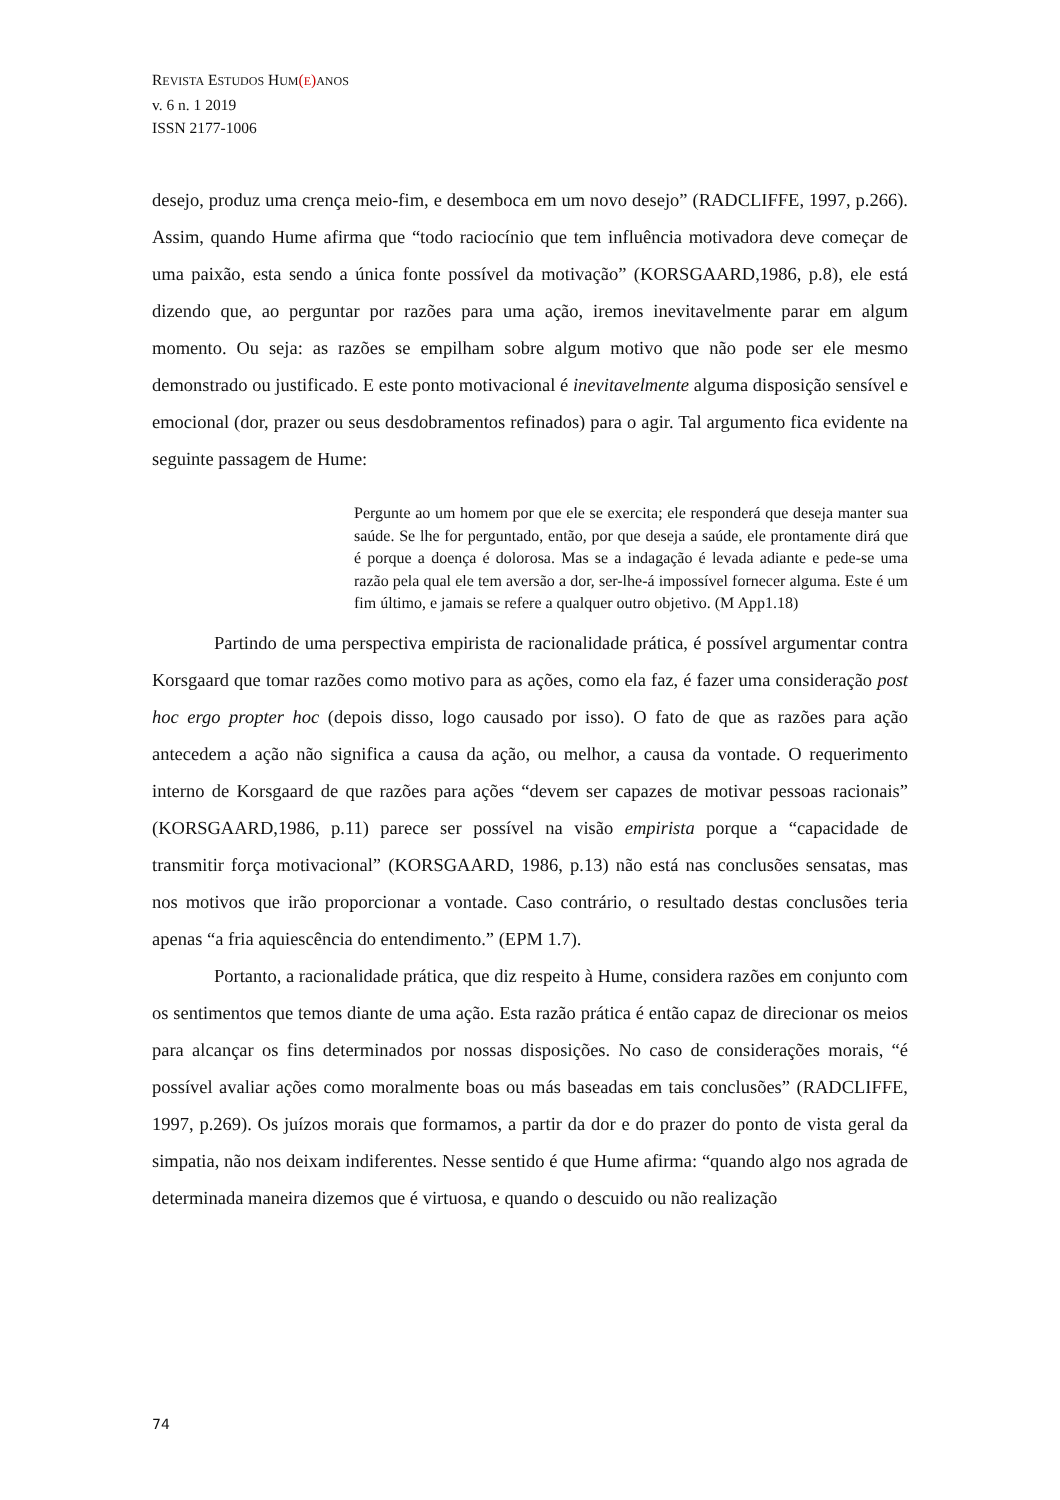REVISTA ESTUDOS HUM(E) ANOS
v. 6 n. 1 2019
ISSN 2177-1006
desejo, produz uma crença meio-fim, e desemboca em um novo desejo” (RADCLIFFE, 1997, p.266). Assim, quando Hume afirma que “todo raciocínio que tem influência motivadora deve começar de uma paixão, esta sendo a única fonte possível da motivação” (KORSGAARD,1986, p.8), ele está dizendo que, ao perguntar por razões para uma ação, iremos inevitavelmente parar em algum momento. Ou seja: as razões se empilham sobre algum motivo que não pode ser ele mesmo demonstrado ou justificado. E este ponto motivacional é inevitavelmente alguma disposição sensível e emocional (dor, prazer ou seus desdobramentos refinados) para o agir. Tal argumento fica evidente na seguinte passagem de Hume:
Pergunte ao um homem por que ele se exercita; ele responderá que deseja manter sua saúde. Se lhe for perguntado, então, por que deseja a saúde, ele prontamente dirá que é porque a doença é dolorosa. Mas se a indagação é levada adiante e pede-se uma razão pela qual ele tem aversão a dor, ser-lhe-á impossível fornecer alguma. Este é um fim último, e jamais se refere a qualquer outro objetivo. (M App1.18)
Partindo de uma perspectiva empirista de racionalidade prática, é possível argumentar contra Korsgaard que tomar razões como motivo para as ações, como ela faz, é fazer uma consideração post hoc ergo propter hoc (depois disso, logo causado por isso). O fato de que as razões para ação antecedem a ação não significa a causa da ação, ou melhor, a causa da vontade. O requerimento interno de Korsgaard de que razões para ações “devem ser capazes de motivar pessoas racionais” (KORSGAARD,1986, p.11) parece ser possível na visão empirista porque a “capacidade de transmitir força motivacional” (KORSGAARD, 1986, p.13) não está nas conclusões sensatas, mas nos motivos que irão proporcionar a vontade. Caso contrário, o resultado destas conclusões teria apenas “a fria aquiescência do entendimento.” (EPM 1.7).
Portanto, a racionalidade prática, que diz respeito à Hume, considera razões em conjunto com os sentimentos que temos diante de uma ação. Esta razão prática é então capaz de direcionar os meios para alcançar os fins determinados por nossas disposições. No caso de considerações morais, “é possível avaliar ações como moralmente boas ou más baseadas em tais conclusões” (RADCLIFFE, 1997, p.269). Os juízos morais que formamos, a partir da dor e do prazer do ponto de vista geral da simpatia, não nos deixam indiferentes. Nesse sentido é que Hume afirma: “quando algo nos agrada de determinada maneira dizemos que é virtuosa, e quando o descuido ou não realização
74